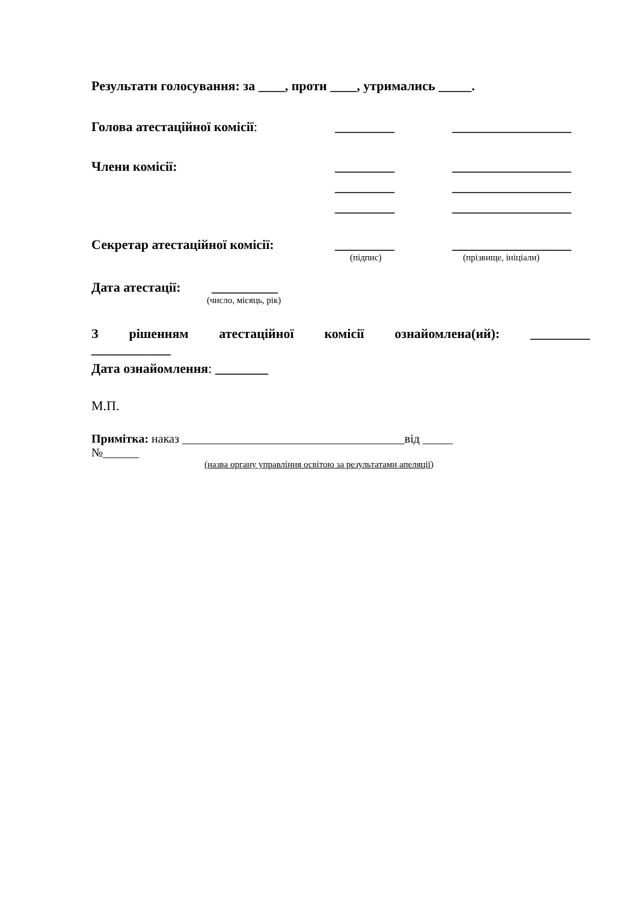Результати голосування: за ____, проти ____, утримались _____.
Голова атестаційної комісії: _________ __________________
Члени комісії: _________ __________________
_________ __________________
_________ __________________
Секретар атестаційної комісії: _________ __________________
(підпис) (прізвище, ініціали)
Дата атестації: __________
(число, місяць, рік)
З рішенням атестаційної комісії ознайомлена(ий): _________
____________
Дата ознайомлення: ________
М.П.
Примітка: наказ _____________________________________від _____
№______
(назва органу управління освітою за результатами апеляції)